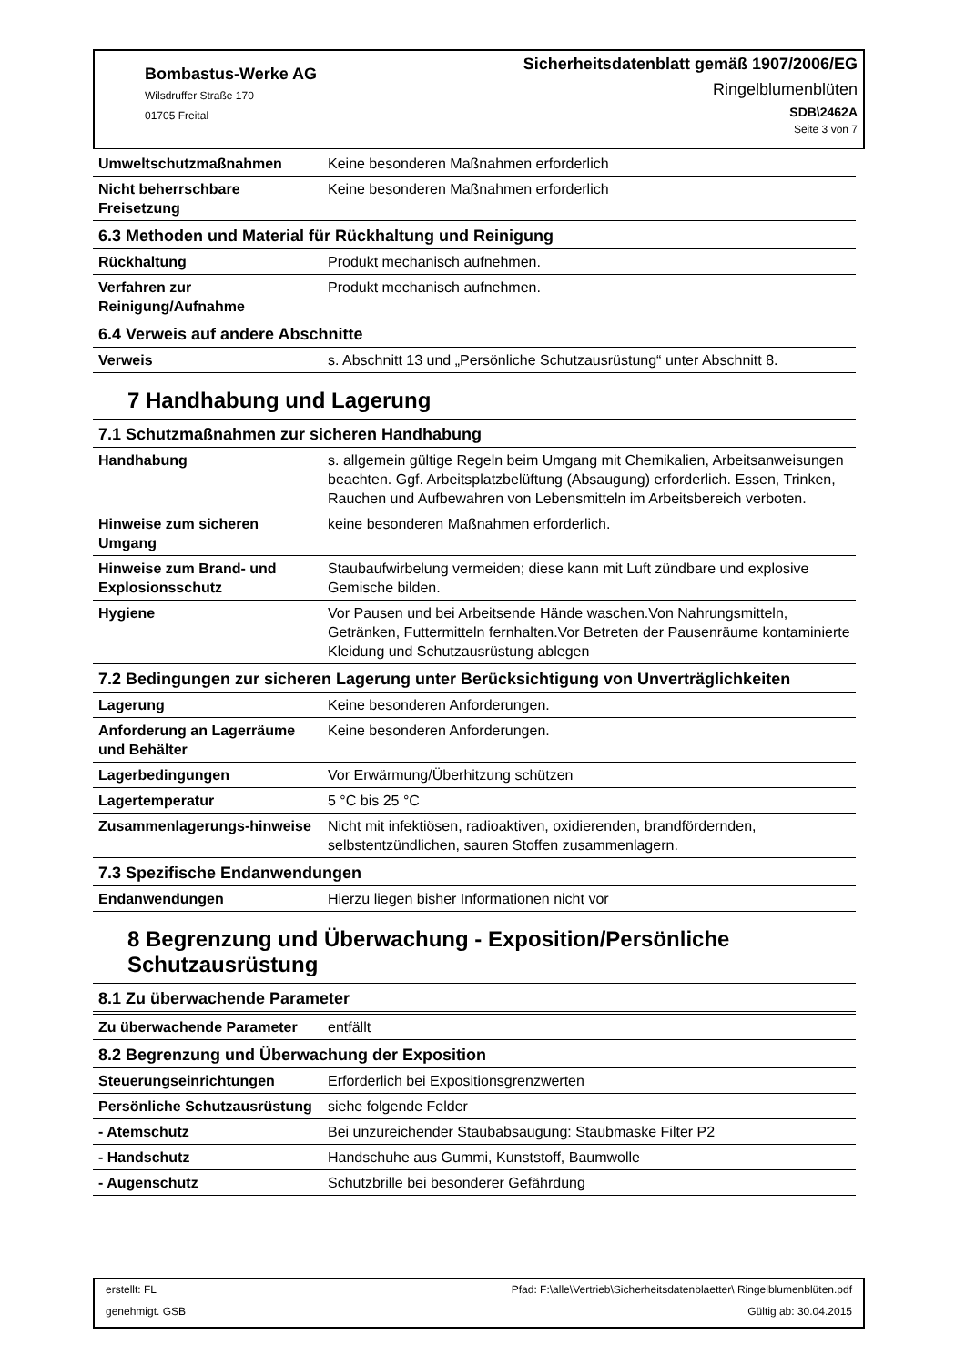Bombastus-Werke AG
Wilsdruffer Straße 170
01705 Freital
Sicherheitsdatenblatt gemäß 1907/2006/EG
Ringelblumenblüten
SDB\2462A
Seite 3 von 7
| Umweltschutzmaßnahmen | Keine besonderen Maßnahmen erforderlich |
| Nicht beherrschbare Freisetzung | Keine besonderen Maßnahmen erforderlich |
| 6.3 Methoden und Material für Rückhaltung und Reinigung | |
| Rückhaltung | Produkt mechanisch aufnehmen. |
| Verfahren zur Reinigung/Aufnahme | Produkt mechanisch aufnehmen. |
| 6.4 Verweis auf andere Abschnitte | |
| Verweis | s. Abschnitt 13 und „Persönliche Schutzausrüstung“ unter Abschnitt 8. |
7 Handhabung und Lagerung
| 7.1 Schutzmaßnahmen zur sicheren Handhabung | |
| Handhabung | s. allgemein gültige Regeln beim Umgang mit Chemikalien, Arbeitsanweisungen beachten. Ggf. Arbeitsplatzbelüftung (Absaugung) erforderlich. Essen, Trinken, Rauchen und Aufbewahren von Lebensmitteln im Arbeitsbereich verboten. |
| Hinweise zum sicheren Umgang | keine besonderen Maßnahmen erforderlich. |
| Hinweise zum Brand- und Explosionsschutz | Staubaufwirbelung vermeiden; diese kann mit Luft zündbare und explosive Gemische bilden. |
| Hygiene | Vor Pausen und bei Arbeitsende Hände waschen.Von Nahrungsmitteln, Getränken, Futtermitteln fernhalten.Vor Betreten der Pausenräume kontaminierte Kleidung und Schutzausrüstung ablegen |
| 7.2 Bedingungen zur sicheren Lagerung unter Berücksichtigung von Unverträglichkeiten | |
| Lagerung | Keine besonderen Anforderungen. |
| Anforderung an Lagerräume und Behälter | Keine besonderen Anforderungen. |
| Lagerbedingungen | Vor Erwärmung/Überhitzung schützen |
| Lagertemperatur | 5 °C bis 25 °C |
| Zusammenlagerungs-hinweise | Nicht mit infektiösen, radioaktiven, oxidierenden, brandfördernden, selbstentzündlichen, sauren Stoffen zusammenlagern. |
| 7.3 Spezifische Endanwendungen | |
| Endanwendungen | Hierzu liegen bisher Informationen nicht vor |
8 Begrenzung und Überwachung - Exposition/Persönliche Schutzausrüstung
| 8.1 Zu überwachende Parameter | |
| Zu überwachende Parameter | entfällt |
| 8.2 Begrenzung und Überwachung der Exposition | |
| Steuerungseinrichtungen | Erforderlich bei Expositionsgrenzwerten |
| Persönliche Schutzausrüstung | siehe folgende Felder |
| - Atemschutz | Bei unzureichender Staubabsaugung: Staubmaske Filter P2 |
| - Handschutz | Handschuhe aus Gummi, Kunststoff, Baumwolle |
| - Augenschutz | Schutzbrille bei besonderer Gefährdung |
erstellt: FL Pfad: F:\alle\Vertrieb\Sicherheitsdatenblaetter\ Ringelblumenblüten.pdf
genehmigt. GSB Gültig ab: 30.04.2015